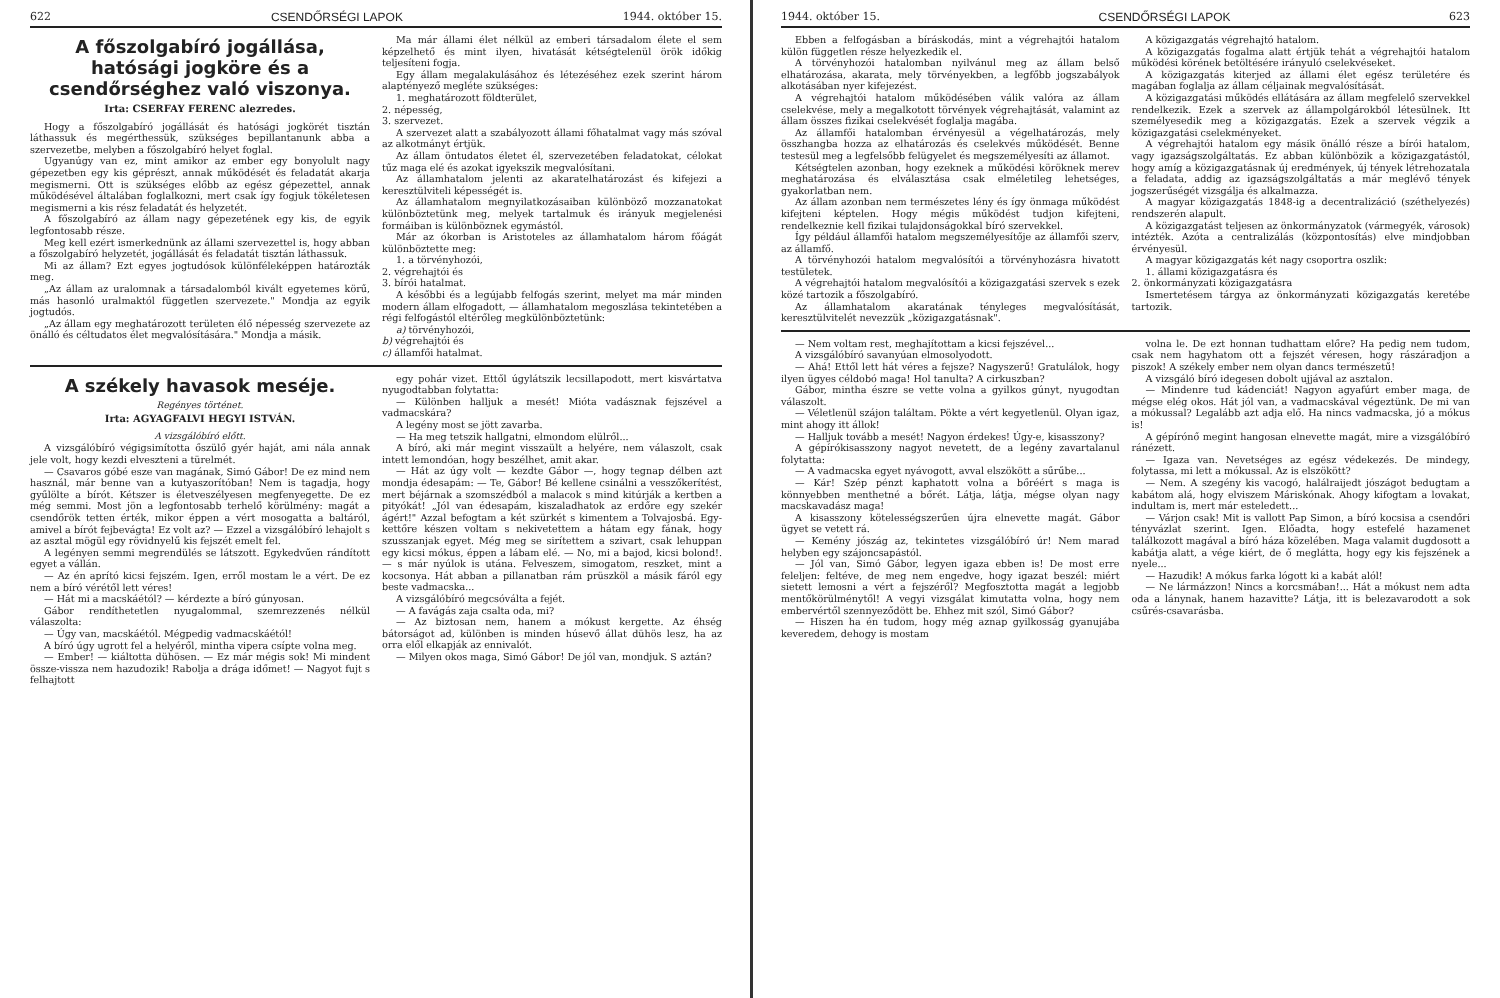622 CSENDŐRSÉGI LAPOK 1944. október 15.
A főszolgabíró jogállása, hatósági jogköre és a csendőrséghez való viszonya.
Irta: CSERFAY FERENC alezredes.
Hogy a főszolgabíró jogállását és hatósági jogkörét tisztán láthassuk és megérthessük, szükséges bepillantanunk abba a szervezetbe, melyben a főszolgabíró helyet foglal.
Ugyanúgy van ez, mint amikor az ember egy bonyolult nagy gépezetben egy kis géprészt, annak működését és feladatát akarja megismerni. Ott is szükséges előbb az egész gépezettel, annak működésével általában foglalkozni, mert csak így fogjuk tökéletesen megismerni a kis rész feladatát és helyzetét.
A főszolgabíró az állam nagy gépezetének egy kis, de egyik legfontosabb része.
Meg kell ezért ismerkednünk az állami szervezettel is, hogy abban a főszolgabíró helyzetét, jogállását és feladatát tisztán láthassuk.
Mi az állam? Ezt egyes jogtudósok különféleképpen határozták meg.
„Az állam az uralomnak a társadalomból kivált egyetemes körű, más hasonló uralmaktól független szervezete." Mondja az egyik jogtudós.
„Az állam egy meghatározott területen élő népesség szervezete az önálló és céltudatos élet megvalósítására." Mondja a másik.
Ma már állami élet nélkül az emberi társadalom élete el sem képzelhető és mint ilyen, hivatását kétségtelenül örök időkig teljesíteni fogja.
Egy állam megalakulásához és létezéséhez ezek szerint három alaptényező megléte szükséges:
1. meghatározott földterület,
2. népesség,
3. szervezet.
A szervezet alatt a szabályozott állami főhatalmat vagy más szóval az alkotmányt értjük.
Az állam öntudatos életet él, szervezetében feladatokat, célokat tűz maga elé és azokat igyekszik megvalósítani.
Az államhatalom jelenti az akaratelhatározást és kifejezi a keresztülviteli képességét is.
Az államhatalom megnyilatkozásaiban különböző mozzanatokat különböztetünk meg, melyek tartalmuk és irányuk megjelenési formáiban is különböznek egymástól.
Már az ókorban is Aristoteles az államhatalom három főágát különböztette meg:
1. a törvényhozói,
2. végrehajtói és
3. bírói hatalmat.
A későbbi és a legújabb felfogás szerint, melyet ma már minden modern állam elfogadott, — államhatalom megoszlása tekintetében a régi felfogástól eltérőleg megkülönböztetünk:
a) törvényhozói,
b) végrehajtói és
c) államfői hatalmat.
A székely havasok meséje.
Regényes történet.
Irta: AGYAGFALVI HEGYI ISTVÁN.
A vizsgálóbíró előtt.
A vizsgálóbíró végigsimította őszülő gyér haját, ami nála annak jele volt, hogy kezdi elveszteni a türelmét.
— Csavaros góbé esze van magának, Simó Gábor! De ez mind nem használ, már benne van a kutyaszorítóban! Nem is tagadja, hogy gyűlölte a bírót. Kétszer is életveszélyesen megfenyegette. De ez még semmi. Most jön a legfontosabb terhelő körülmény: magát a csendőrök tetten érték, mikor éppen a vért mosogatta a baltáról, amivel a bírót fejbevágta! Ez volt az? — Ezzel a vizsgálóbíró lehajolt s az asztal mögül egy rövidnyelű kis fejszét emelt fel.
A legényen semmi megrendülés se látszott. Egykedvűen rándított egyet a vállán.
— Az én aprító kicsi fejszém. Igen, erről mostam le a vért. De ez nem a bíró vérétől lett véres!
— Hát mi a macskáétól? — kérdezte a bíró gúnyosan.
Gábor rendíthetetlen nyugalommal, szemrezzenés nélkül válaszolta:
— Úgy van, macskáétól. Mégpedig vadmacskáétól!
A bíró úgy ugrott fel a helyéről, mintha vipera csípte volna meg.
— Ember! — kiáltotta dühösen. — Ez már mégis sok! Mi mindent össze-vissza nem hazudozik! Rabolja a drága időmet! — Nagyot fujt s felhajtott
egy pohár vizet. Ettől úgylátszik lecsillapodott, mert kisvártatva nyugodtabban folytatta:
— Különben halljuk a mesét! Mióta vadásznak fejszével a vadmacskára?
A legény most se jött zavarba.
— Ha meg tetszik hallgatni, elmondom elülről...
A bíró, aki már megint visszaült a helyére, nem válaszolt, csak intett lemondóan, hogy beszélhet, amit akar.
— Hát az úgy volt — kezdte Gábor —, hogy tegnap délben azt mondja édesapám: — Te, Gábor! Bé kellene csinálni a vesszőkerítést, mert béjárnak a szomszédból a malacok s mind kitúrják a kertben a pityókát! „Jól van édesapám, kiszaladhatok az erdőre egy szekér ágért!" Azzal befogtam a két szürkét s kimentem a Tolvajosbá. Egy-kettőre készen voltam s nekivetettem a hátam egy fának, hogy szusszanjak egyet. Még meg se sirítettem a szivart, csak lehuppan egy kicsi mókus, éppen a lábam elé. — No, mi a bajod, kicsi bolond!.— s már nyúlok is utána. Felveszem, simogatom, reszket, mint a kocsonya. Hát abban a pillanatban rám prüszköl a másik fáról egy beste vadmacska...
A vizsgálóbíró megcsóválta a fejét.
— A favágás zaja csalta oda, mi?
— Az biztosan nem, hanem a mókust kergette. Az éhség bátorságot ad, különben is minden húsevő állat dühös lesz, ha az orra elől elkapják az ennivalót.
— Milyen okos maga, Simó Gábor! De jól van, mondjuk. S aztán?
1944. október 15. CSENDŐRSÉGI LAPOK 623
Ebben a felfogásban a bíráskodás, mint a végrehajtói hatalom külön független része helyezkedik el.
A törvényhozói hatalomban nyilvánul meg az állam belső elhatározása, akarata, mely törvényekben, a legfőbb jogszabályok alkotásában nyer kifejezést.
A végrehajtói hatalom működésében válik valóra az állam cselekvése, mely a megalkotott törvények végrehajtását, valamint az állam összes fizikai cselekvését foglalja magába.
Az államfői hatalomban érvényesül a végelhatározás, mely összhangba hozza az elhatározás és cselekvés működését. Benne testesül meg a legfelsőbb felügyelet és megszemélyesíti az államot.
Kétségtelen azonban, hogy ezeknek a működési köröknek merev meghatározása és elválasztása csak elméletileg lehetséges, gyakorlatban nem.
Az állam azonban nem természetes lény és így önmaga működést kifejteni képtelen. Hogy mégis működést tudjon kifejteni, rendelkeznie kell fizikai tulajdonságokkal bíró szervekkel.
Így például államfői hatalom megszemélyesítője az államfői szerv, az államfő.
A törvényhozói hatalom megvalósítói a törvényhozásra hivatott testületek.
A végrehajtói hatalom megvalósítói a közigazgatási szervek s ezek közé tartozik a főszolgabíró.
Az államhatalom akaratának tényleges megvalósítását, keresztülvitelét nevezzük „közigazgatásnak".
A közigazgatás végrehajtó hatalom.
A közigazgatás fogalma alatt értjük tehát a végrehajtói hatalom működési körének betöltésére irányuló cselekvéseket.
A közigazgatás kiterjed az állami élet egész területére és magában foglalja az állam céljainak megvalósítását.
A közigazgatási működés ellátására az állam megfelelő szervekkel rendelkezik. Ezek a szervek az állampolgárokból létesülnek. Itt személyesedik meg a közigazgatás. Ezek a szervek végzik a közigazgatási cselekményeket.
A végrehajtói hatalom egy másik önálló része a bírói hatalom, vagy igazságszolgáltatás. Ez abban különbözik a közigazgatástól, hogy amíg a közigazgatásnak új eredmények, új tények létrehozatala a feladata, addig az igazságszolgáltatás a már meglévő tények jogszerűségét vizsgálja és alkalmazza.
A magyar közigazgatás 1848-ig a decentralizáció (széthelyezés) rendszerén alapult.
A közigazgatást teljesen az önkormányzatok (vármegyék, városok) intézték. Azóta a centralizálás (központosítás) elve mindjobban érvényesül.
A magyar közigazgatás két nagy csoportra oszlik:
1. állami közigazgatásra és
2. önkormányzati közigazgatásra
Ismertetésem tárgya az önkormányzati közigazgatás keretébe tartozik.
— Nem voltam rest, meghajítottam a kicsi fejszével...
A vizsgálóbíró savanyúan elmosolyodott.
— Ahá! Ettől lett hát véres a fejsze? Nagyszerű! Gratulálok, hogy ilyen ügyes céldobó maga! Hol tanulta? A cirkuszban?
Gábor, mintha észre se vette volna a gyilkos gúnyt, nyugodtan válaszolt.
— Véletlenül szájon találtam. Pökte a vért kegyetlenül. Olyan igaz, mint ahogy itt állok!
— Halljuk tovább a mesét! Nagyon érdekes! Úgy-e, kisasszony?
A gépírókisasszony nagyot nevetett, de a legény zavartalanul folytatta:
— A vadmacska egyet nyávogott, avval elszökött a sűrűbe...
— Kár! Szép pénzt kaphatott volna a bőréért s maga is könnyebben menthetné a bőrét. Látja, látja, mégse olyan nagy macskavadász maga!
A kisasszony kötelességszerűen újra elnevette magát. Gábor ügyet se vetett rá.
— Kemény jószág az, tekintetes vizsgálóbíró úr! Nem marad helyben egy szájoncsapástól.
— Jól van, Simó Gábor, legyen igaza ebben is! De most erre feleljen: feltéve, de meg nem engedve, hogy igazat beszél: miért sietett lemosni a vért a fejszéről? Megfosztotta magát a legjobb mentőkörülménytől! A vegyi vizsgálat kimutatta volna, hogy nem embervértől szennyeződött be. Ehhez mit szól, Simó Gábor?
— Hiszen ha én tudom, hogy még aznap gyilkosság gyanujába keveredem, dehogy is mostam
volna le. De ezt honnan tudhattam előre? Ha pedig nem tudom, csak nem hagyhatom ott a fejszét véresen, hogy rászáradjon a piszok! A székely ember nem olyan dancs természetű!
A vizsgáló bíró idegesen dobolt ujjával az asztalon.
— Mindenre tud kádenciát! Nagyon agyafúrt ember maga, de mégse elég okos. Hát jól van, a vadmacskával végeztünk. De mi van a mókussal? Legalább azt adja elő. Ha nincs vadmacska, jó a mókus is!
A gépírónő megint hangosan elnevette magát, mire a vizsgálóbíró ránézett.
— Igaza van. Nevetséges az egész védekezés. De mindegy, folytassa, mi lett a mókussal. Az is elszökött?
— Nem. A szegény kis vacogó, halálraijedt jószágot bedugtam a kabátom alá, hogy elviszem Máriskónak. Ahogy kifogtam a lovakat, indultam is, mert már esteledett...
— Várjon csak! Mit is vallott Pap Simon, a bíró kocsisa a csendőri tényvázlat szerint. Igen. Előadta, hogy estefelé hazamenet találkozott magával a bíró háza közelében. Maga valamit dugdosott a kabátja alatt, a vége kiért, de ő meglátta, hogy egy kis fejszének a nyele...
— Hazudik! A mókus farka lógott ki a kabát alól!
— Ne lármázzon! Nincs a korcsmában!... Hát a mókust nem adta oda a lánynak, hanem hazavitte? Látja, itt is belezavarodott a sok csűrés-csavarásba.